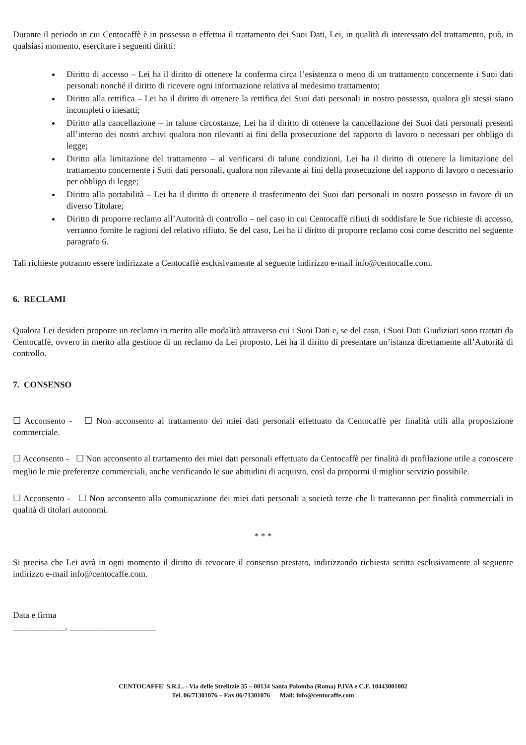Durante il periodo in cui Centocaffè è in possesso o effettua il trattamento dei Suoi Dati, Lei, in qualità di interessato del trattamento, può, in qualsiasi momento, esercitare i seguenti diritti:
Diritto di accesso – Lei ha il diritto di ottenere la conferma circa l’esistenza o meno di un trattamento concernente i Suoi dati personali nonché il diritto di ricevere ogni informazione relativa al medesimo trattamento;
Diritto alla rettifica – Lei ha il diritto di ottenere la rettifica dei Suoi dati personali in nostro possesso, qualora gli stessi siano incompleti o inesatti;
Diritto alla cancellazione – in talune circostanze, Lei ha il diritto di ottenere la cancellazione dei Suoi dati personali presenti all’interno dei nostri archivi qualora non rilevanti ai fini della prosecuzione del rapporto di lavoro o necessari per obbligo di legge;
Diritto alla limitazione del trattamento – al verificarsi di talune condizioni, Lei ha il diritto di ottenere la limitazione del trattamento concernente i Suoi dati personali, qualora non rilevante ai fini della prosecuzione del rapporto di lavoro o necessario per obbligo di legge;
Diritto alla portabilità – Lei ha il diritto di ottenere il trasferimento dei Suoi dati personali in nostro possesso in favore di un diverso Titolare;
Diritto di proporre reclamo all’Autorità di controllo – nel caso in cui Centocaffè rifiuti di soddisfare le Sue richieste di accesso, verranno fornite le ragioni del relativo rifiuto. Se del caso, Lei ha il diritto di proporre reclamo così come descritto nel seguente paragrafo 6.
Tali richieste potranno essere indirizzate a Centocaffè esclusivamente al seguente indirizzo e-mail info@centocaffe.com.
6. RECLAMI
Qualora Lei desideri proporre un reclamo in merito alle modalità attraverso cui i Suoi Dati e, se del caso, i Suoi Dati Giudiziari sono trattati da Centocaffè, ovvero in merito alla gestione di un reclamo da Lei proposto, Lei ha il diritto di presentare un’istanza direttamente all’Autorità di controllo.
7. CONSENSO
☐ Acconsento - ☐ Non acconsento al trattamento dei miei dati personali effettuato da Centocaffè per finalità utili alla proposizione commerciale.
☐ Acconsento - ☐ Non acconsento al trattamento dei miei dati personali effettuato da Centocaffè per finalità di profilazione utile a conoscere meglio le mie preferenze commerciali, anche verificando le sue abitudini di acquisto, così da propormi il miglior servizio possibile.
☐ Acconsento - ☐ Non acconsento alla comunicazione dei miei dati personali a società terze che li tratteranno per finalità commerciali in qualità di titolari autonomi.
* * *
Si precisa che Lei avrà in ogni momento il diritto di revocare il consenso prestato, indirizzando richiesta scritta esclusivamente al seguente indirizzo e-mail info@centocaffe.com.
Data e firma
____________, ____________________
CENTOCAFFE' S.R.L. - Via delle Strelitzie 35 – 00134 Santa Palomba (Roma) P.IVA e C.F. 10443001002
Tel. 06/71301076 – Fax 06/71301076 Mail: info@centocaffe.com